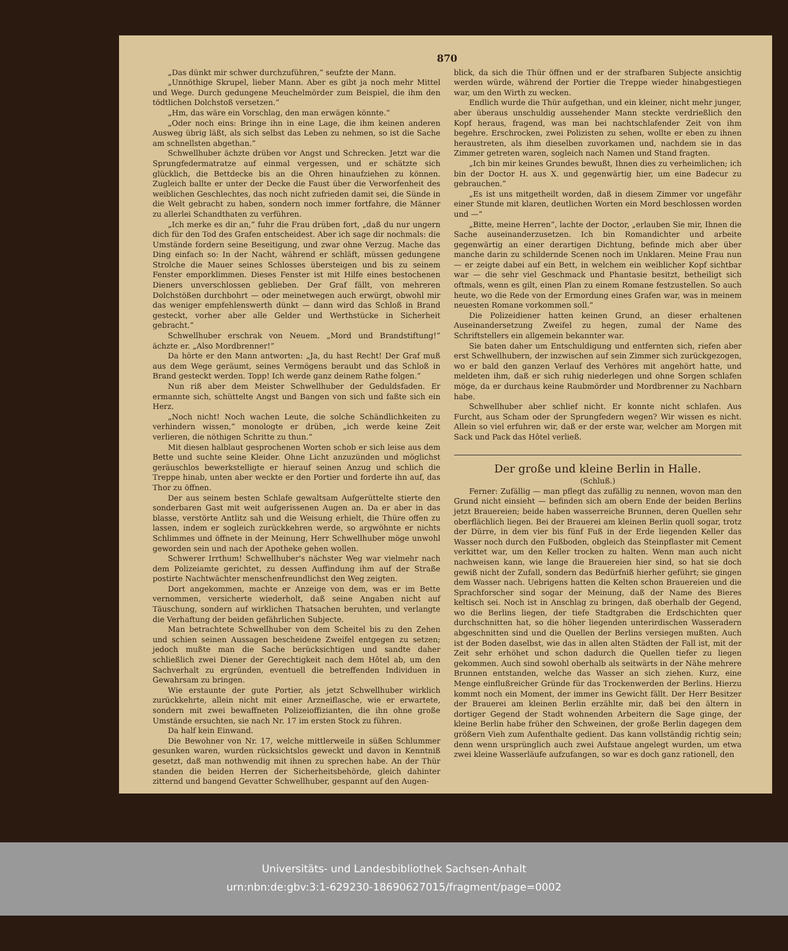870
„Das dünkt mir schwer durchzuführen,“ seufzte der Mann.
„Unnöthige Skrupel, lieber Mann. Aber es gibt ja noch mehr Mittel und Wege. Durch gedungene Meuchelmörder zum Beispiel, die ihm den tödtlichen Dolchstoß versetzen.“
„Hm, das wäre ein Vorschlag, den man erwägen könnte.“
„Oder noch eins: Bringe ihn in eine Lage, die ihm keinen anderen Ausweg übrig läßt, als sich selbst das Leben zu nehmen, so ist die Sache am schnellsten abgethan.“
Schwellhuber ächzte drüben vor Angst und Schrecken. Jetzt war die Sprungfedermatratze auf einmal vergessen, und er schätzte sich glücklich, die Bettdecke bis an die Ohren hinaufziehen zu können. Zugleich ballte er unter der Decke die Faust über die Verworfenheit des weiblichen Geschlechtes, das noch nicht zufrieden damit sei, die Sünde in die Welt gebracht zu haben, sondern noch immer fortfahre, die Männer zu allerlei Schandthaten zu verführen.
„Ich merke es dir an,“ fuhr die Frau drüben fort, „daß du nur ungern dich für den Tod des Grafen entscheidest. Aber ich sage dir nochmals: die Umstände fordern seine Beseitigung, und zwar ohne Verzug. Mache das Ding einfach so: In der Nacht, während er schläft, müssen gedungene Strolche die Mauer seines Schlosses übersteigen und bis zu seinem Fenster emporklimmen. Dieses Fenster ist mit Hilfe eines bestochenen Dieners unverschlossen geblieben. Der Graf fällt, von mehreren Dolchstößen durchbohrt — oder meinetwegen auch erwürgt, obwohl mir das weniger empfehlenswerth dünkt — dann wird das Schloß in Brand gesteckt, vorher aber alle Gelder und Werthstücke in Sicherheit gebracht.“
Schwellhuber erschrak von Neuem. „Mord und Brandstiftung!“ ächzte er. „Also Mordbrenner!“
Da hörte er den Mann antworten: „Ja, du hast Recht! Der Graf muß aus dem Wege geräumt, seines Vermögens beraubt und das Schloß in Brand gesteckt werden. Topp! Ich werde ganz deinem Rathe folgen.“
Nun riß aber dem Meister Schwellhuber der Geduldsfaden. Er ermannte sich, schüttelte Angst und Bangen von sich und faßte sich ein Herz.
„Noch nicht! Noch wachen Leute, die solche Schändlichkeiten zu verhindern wissen,“ monologte er drüben, „ich werde keine Zeit verlieren, die nöthigen Schritte zu thun.“
Mit diesen halblaut gesprochenen Worten schob er sich leise aus dem Bette und suchte seine Kleider. Ohne Licht anzuzünden und möglichst geräuschlos bewerkstelligte er hierauf seinen Anzug und schlich die Treppe hinab, unten aber weckte er den Portier und forderte ihn auf, das Thor zu öffnen.
Der aus seinem besten Schlafe gewaltsam Aufgerüttelte stierte den sonderbaren Gast mit weit aufgerissenen Augen an. Da er aber in das blasse, verstörte Antlitz sah und die Weisung erhielt, die Thüre offen zu lassen, indem er sogleich zurückkehren werde, so argwöhnte er nichts Schlimmes und öffnete in der Meinung, Herr Schwellhuber möge unwohl geworden sein und nach der Apotheke gehen wollen.
Schwerer Irrthum! Schwellhuber's nächster Weg war vielmehr nach dem Polizeiamte gerichtet, zu dessen Auffindung ihm auf der Straße postirte Nachtwächter menschenfreundlichst den Weg zeigten.
Dort angekommen, machte er Anzeige von dem, was er im Bette vernommen, versicherte wiederholt, daß seine Angaben nicht auf Täuschung, sondern auf wirklichen Thatsachen beruhten, und verlangte die Verhaftung der beiden gefährlichen Subjecte.
Man betrachtete Schwellhuber von dem Scheitel bis zu den Zehen und schien seinen Aussagen bescheidene Zweifel entgegen zu setzen; jedoch mußte man die Sache berücksichtigen und sandte daher schließlich zwei Diener der Gerechtigkeit nach dem Hôtel ab, um den Sachverhalt zu ergründen, eventuell die betreffenden Individuen in Gewahrsam zu bringen.
Wie erstaunte der gute Portier, als jetzt Schwellhuber wirklich zurückkehrte, allein nicht mit einer Arzneiflasche, wie er erwartete, sondern mit zwei bewaffneten Polizeioffizianten, die ihn ohne große Umstände ersuchten, sie nach Nr. 17 im ersten Stock zu führen.
Da half kein Einwand.
Die Bewohner von Nr. 17, welche mittlerweile in süßen Schlummer gesunken waren, wurden rücksichtslos geweckt und davon in Kenntniß gesetzt, daß man nothwendig mit ihnen zu sprechen habe. An der Thür standen die beiden Herren der Sicherheitsbehörde, gleich dahinter zitternd und bangend Gevatter Schwellhuber, gespannt auf den Augen-
blick, da sich die Thür öffnen und er der strafbaren Subjecte ansichtig werden würde, während der Portier die Treppe wieder hinabgestiegen war, um den Wirth zu wecken.
Endlich wurde die Thür aufgethan, und ein kleiner, nicht mehr junger, aber überaus unschuldig aussehender Mann steckte verdrießlich den Kopf heraus, fragend, was man bei nachtschlafender Zeit von ihm begehre. Erschrocken, zwei Polizisten zu sehen, wollte er eben zu ihnen heraustreten, als ihm dieselben zuvorkamen und, nachdem sie in das Zimmer getreten waren, sogleich nach Namen und Stand fragten.
„Ich bin mir keines Grundes bewußt, Ihnen dies zu verheimlichen; ich bin der Doctor H. aus X. und gegenwärtig hier, um eine Badecur zu gebrauchen.“
„Es ist uns mitgetheilt worden, daß in diesem Zimmer vor ungefähr einer Stunde mit klaren, deutlichen Worten ein Mord beschlossen worden und —“
„Bitte, meine Herren“, lachte der Doctor, „erlauben Sie mir, Ihnen die Sache auseinanderzusetzen. Ich bin Romandichter und arbeite gegenwärtig an einer derartigen Dichtung, befinde mich aber über manche darin zu schildernde Scenen noch im Unklaren. Meine Frau nun — er zeigte dabei auf ein Bett, in welchem ein weiblicher Kopf sichtbar war — die sehr viel Geschmack und Phantasie besitzt, betheiligt sich oftmals, wenn es gilt, einen Plan zu einem Romane festzustellen. So auch heute, wo die Rede von der Ermordung eines Grafen war, was in meinem neuesten Romane vorkommen soll.“
Die Polizeidiener hatten keinen Grund, an dieser erhaltenen Auseinandersetzung Zweifel zu hegen, zumal der Name des Schriftstellers ein allgemein bekannter war.
Sie baten daher um Entschuldigung und entfernten sich, riefen aber erst Schwellhubern, der inzwischen auf sein Zimmer sich zurückgezogen, wo er bald den ganzen Verlauf des Verhöres mit angehört hatte, und meldeten ihm, daß er sich ruhig niederlegen und ohne Sorgen schlafen möge, da er durchaus keine Raubmörder und Mordbrenner zu Nachbarn habe.
Schwellhuber aber schlief nicht. Er konnte nicht schlafen. Aus Furcht, aus Scham oder der Sprungfedern wegen? Wir wissen es nicht. Allein so viel erfuhren wir, daß er der erste war, welcher am Morgen mit Sack und Pack das Hôtel verließ.
Der große und kleine Berlin in Halle.
(Schluß.)
Ferner: Zufällig — man pflegt das zufällig zu nennen, wovon man den Grund nicht einsieht — befinden sich am obern Ende der beiden Berlins jetzt Brauereien; beide haben wasserreiche Brunnen, deren Quellen sehr oberflächlich liegen. Bei der Brauerei am kleinen Berlin quoll sogar, trotz der Dürre, in dem vier bis fünf Fuß in der Erde liegenden Keller das Wasser noch durch den Fußboden, obgleich das Steinpflaster mit Cement verkittet war, um den Keller trocken zu halten. Wenn man auch nicht nachweisen kann, wie lange die Brauereien hier sind, so hat sie doch gewiß nicht der Zufall, sondern das Bedürfniß hierher geführt; sie gingen dem Wasser nach. Uebrigens hatten die Kelten schon Brauereien und die Sprachforscher sind sogar der Meinung, daß der Name des Bieres keltisch sei. Noch ist in Anschlag zu bringen, daß oberhalb der Gegend, wo die Berlins liegen, der tiefe Stadtgraben die Erdschichten quer durchschnitten hat, so die höher liegenden unterirdischen Wasseradern abgeschnitten sind und die Quellen der Berlins versiegen mußten. Auch ist der Boden daselbst, wie das in allen alten Städten der Fall ist, mit der Zeit sehr erhöhet und schon dadurch die Quellen tiefer zu liegen gekommen. Auch sind sowohl oberhalb als seitwärts in der Nähe mehrere Brunnen entstanden, welche das Wasser an sich ziehen. Kurz, eine Menge einflußreicher Gründe für das Trockenwerden der Berlins. Hierzu kommt noch ein Moment, der immer ins Gewicht fällt. Der Herr Besitzer der Brauerei am kleinen Berlin erzählte mir, daß bei den ältern in dortiger Gegend der Stadt wohnenden Arbeitern die Sage ginge, der kleine Berlin habe früher den Schweinen, der große Berlin dagegen dem größern Vieh zum Aufenthalte gedient. Das kann vollständig richtig sein; denn wenn ursprünglich auch zwei Aufstaue angelegt wurden, um etwa zwei kleine Wasserläufe aufzufangen, so war es doch ganz rationell, den
Universitäts- und Landesbibliothek Sachsen-Anhalt
urn:nbn:de:gbv:3:1-629230-18690627015/fragment/page=0002